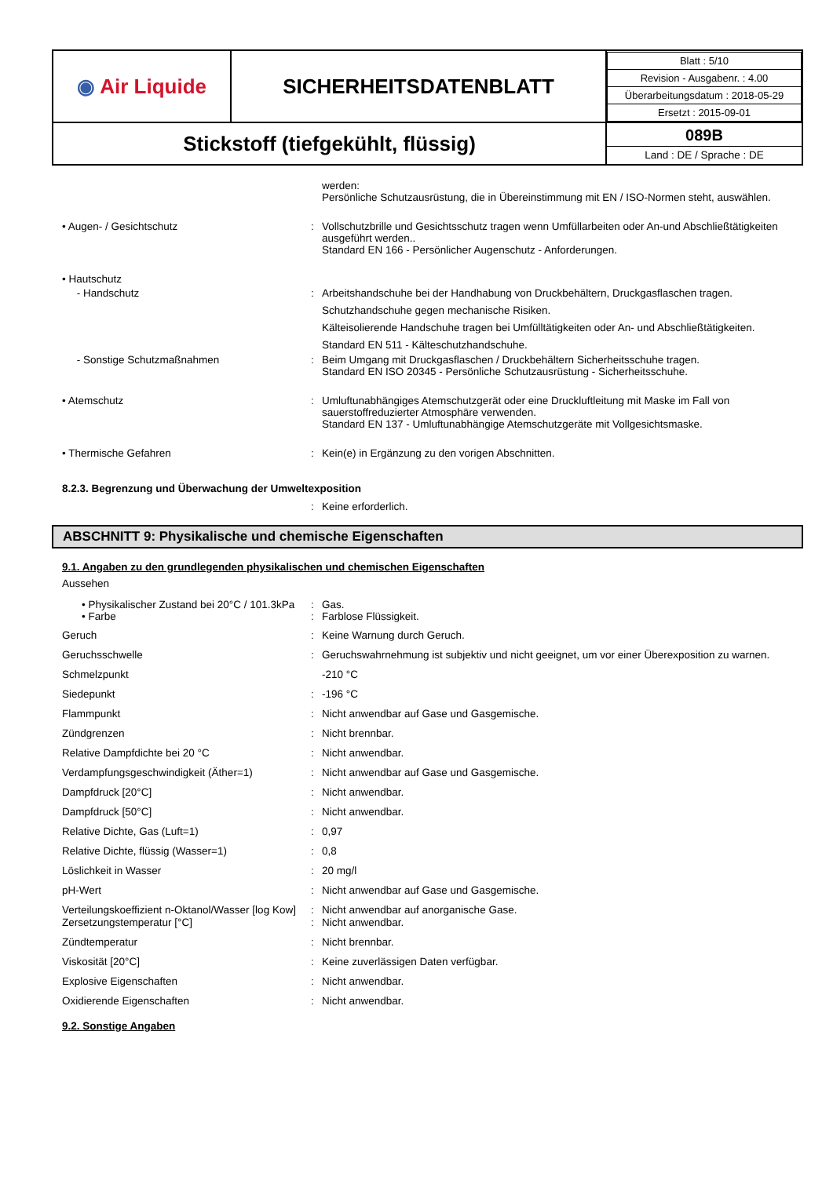| ◉ Air Liquide | SICHERHEITSDATENBLATT | / Blatt : 5/10 / / Revision - Ausgabenr. : 4.00 / / Überarbeitungsdatum : 2018-05-29 / / Ersetzt : 2015-09-01 / |
| Stickstoff (tiefgekühlt, flüssig) | | 089B Land : DE / Sprache : DE |
werden:
Persönliche Schutzausrüstung, die in Übereinstimmung mit EN / ISO-Normen steht, auswählen.
• Augen- / Gesichtschutz : Vollschutzbrille und Gesichtsschutz tragen wenn Umfüllarbeiten oder An-und Abschließtätigkeiten ausgeführt werden..
Standard EN 166 - Persönlicher Augenschutz - Anforderungen.
• Hautschutz
- Handschutz : Arbeitshandschuhe bei der Handhabung von Druckbehältern, Druckgasflaschen tragen.
Schutzhandschuhe gegen mechanische Risiken.
Kälteisolierende Handschuhe tragen bei Umfülltätigkeiten oder An- und Abschließtätigkeiten.
Standard EN 511 - Kälteschutzhandschuhe.
- Sonstige Schutzmaßnahmen : Beim Umgang mit Druckgasflaschen / Druckbehältern Sicherheitsschuhe tragen.
Standard EN ISO 20345 - Persönliche Schutzausrüstung - Sicherheitsschuhe.
• Atemschutz : Umluftunabhängiges Atemschutzgerät oder eine Druckluftleitung mit Maske im Fall von sauerstoffreduzierter Atmosphäre verwenden.
Standard EN 137 - Umluftunabhängige Atemschutzgeräte mit Vollgesichtsmaske.
• Thermische Gefahren : Kein(e) in Ergänzung zu den vorigen Abschnitten.
8.2.3. Begrenzung und Überwachung der Umweltexposition
: Keine erforderlich.
ABSCHNITT 9: Physikalische und chemische Eigenschaften
9.1. Angaben zu den grundlegenden physikalischen und chemischen Eigenschaften
Aussehen
• Physikalischer Zustand bei 20°C / 101.3kPa
: Gas.
• Farbe : Farblose Flüssigkeit.
Geruch : Keine Warnung durch Geruch.
Geruchsschwelle : Geruchswahrnehmung ist subjektiv und nicht geeignet, um vor einer Überexposition zu warnen.
Schmelzpunkt -210 °C
Siedepunkt : -196 °C
Flammpunkt : Nicht anwendbar auf Gase und Gasgemische.
Zündgrenzen : Nicht brennbar.
Relative Dampfdichte bei 20 °C : Nicht anwendbar.
Verdampfungsgeschwindigkeit (Äther=1) : Nicht anwendbar auf Gase und Gasgemische.
Dampfdruck [20°C] : Nicht anwendbar.
Dampfdruck [50°C] : Nicht anwendbar.
Relative Dichte, Gas (Luft=1) : 0,97
Relative Dichte, flüssig (Wasser=1) : 0,8
Löslichkeit in Wasser : 20 mg/l
pH-Wert : Nicht anwendbar auf Gase und Gasgemische.
Verteilungskoeffizient n-Oktanol/Wasser [log Kow]
: Nicht anwendbar auf anorganische Gase.
Zersetzungstemperatur [°C] : Nicht anwendbar.
Zündtemperatur : Nicht brennbar.
Viskosität [20°C] : Keine zuverlässigen Daten verfügbar.
Explosive Eigenschaften : Nicht anwendbar.
Oxidierende Eigenschaften : Nicht anwendbar.
9.2. Sonstige Angaben